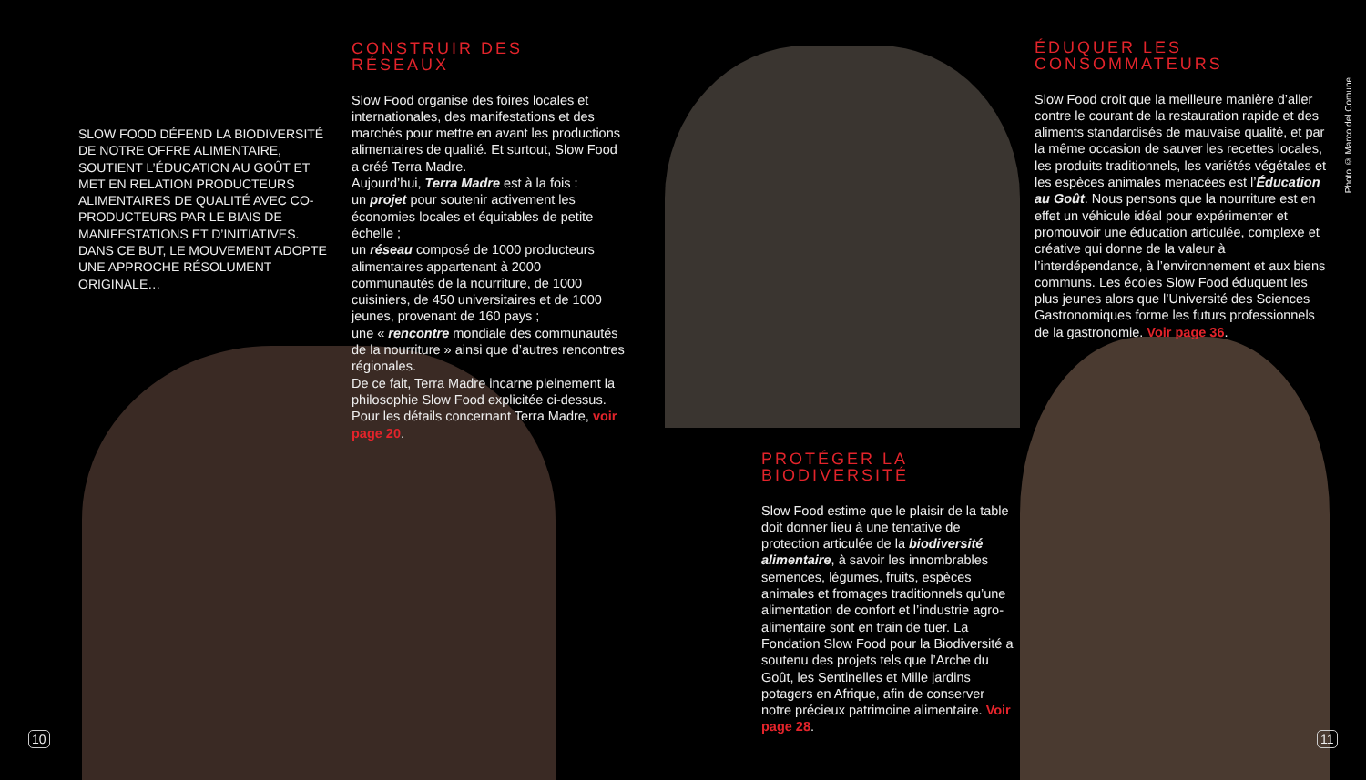SLOW FOOD DÉFEND LA BIODIVERSITÉ DE NOTRE OFFRE ALIMENTAIRE, SOUTIENT L’ÉDUCATION AU GOÛT ET MET EN RELATION PRODUCTEURS ALIMENTAIRES DE QUALITÉ AVEC CO-PRODUCTEURS PAR LE BIAIS DE MANIFESTATIONS ET D’INITIATIVES. DANS CE BUT, LE MOUVEMENT ADOPTE UNE APPROCHE RÉSOLUMENT ORIGINALE…
CONSTRUIR DES RÉSEAUX
Slow Food organise des foires locales et internationales, des manifestations et des marchés pour mettre en avant les productions alimentaires de qualité. Et surtout, Slow Food a créé Terra Madre.
Aujourd’hui, Terra Madre est à la fois :
un projet pour soutenir activement les économies locales et équitables de petite échelle ;
un réseau composé de 1000 producteurs alimentaires appartenant à 2000 communautés de la nourriture, de 1000 cuisiniers, de 450 universitaires et de 1000 jeunes, provenant de 160 pays ;
une « rencontre mondiale des communautés de la nourriture » ainsi que d’autres rencontres régionales.
De ce fait, Terra Madre incarne pleinement la philosophie Slow Food explicitée ci-dessus. Pour les détails concernant Terra Madre, voir page 20.
ÉDUQUER LES CONSOMMATEURS
Slow Food croit que la meilleure manière d’aller contre le courant de la restauration rapide et des aliments standardisés de mauvaise qualité, et par la même occasion de sauver les recettes locales, les produits traditionnels, les variétés végétales et les espèces animales menacées est l’Éducation au Goût. Nous pensons que la nourriture est en effet un véhicule idéal pour expérimenter et promouvoir une éducation articulée, complexe et créative qui donne de la valeur à l’interdépendance, à l’environnement et aux biens communs. Les écoles Slow Food éduquent les plus jeunes alors que l’Université des Sciences Gastronomiques forme les futurs professionnels de la gastronomie. Voir page 36.
Photo © Marco del Comune
PROTÉGER LA BIODIVERSITÉ
Slow Food estime que le plaisir de la table doit donner lieu à une tentative de protection articulée de la biodiversité alimentaire, à savoir les innombrables semences, légumes, fruits, espèces animales et fromages traditionnels qu’une alimentation de confort et l’industrie agro-alimentaire sont en train de tuer. La Fondation Slow Food pour la Biodiversité a soutenu des projets tels que l’Arche du Goût, les Sentinelles et Mille jardins potagers en Afrique, afin de conserver notre précieux patrimoine alimentaire. Voir page 28.
10 11